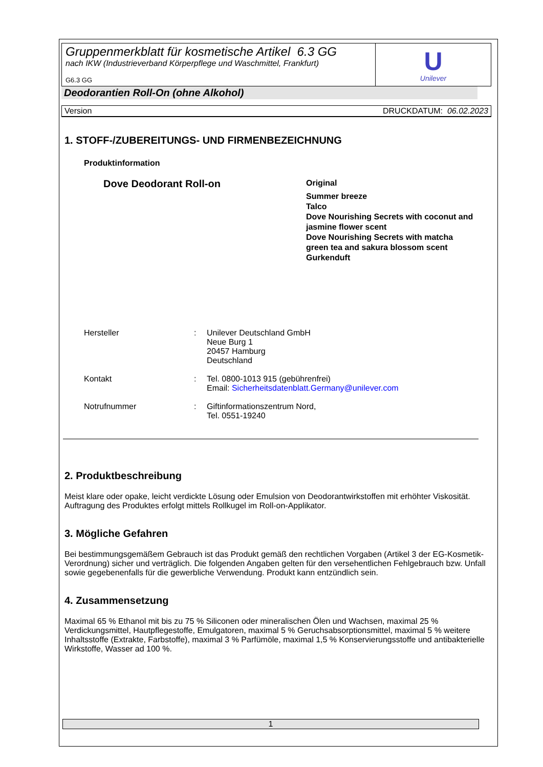Gruppenmerkblatt für kosmetische Artikel 6.3 GG
nach IKW (Industrieverband Körperpflege und Waschmittel, Frankfurt)
G6.3 GG
U
Unilever
Deodorantien Roll-On (ohne Alkohol)
Version DRUCKDATUM: 06.02.2023
1. STOFF-/ZUBEREITUNGS- UND FIRMENBEZEICHNUNG
Produktinformation
Dove Deodorant Roll-on
Original
Summer breeze
Talco
Dove Nourishing Secrets with coconut and jasmine flower scent
Dove Nourishing Secrets with matcha green tea and sakura blossom scent
Gurkenduft
Hersteller : Unilever Deutschland GmbH
Neue Burg 1
20457 Hamburg
Deutschland
Kontakt : Tel. 0800-1013 915 (gebührenfrei)
Email: Sicherheitsdatenblatt.Germany@unilever.com
Notrufnummer : Giftinformationszentrum Nord,
Tel. 0551-19240
2. Produktbeschreibung
Meist klare oder opake, leicht verdickte Lösung oder Emulsion von Deodorantwirkstoffen mit erhöhter Viskosität. Auftragung des Produktes erfolgt mittels Rollkugel im Roll-on-Applikator.
3. Mögliche Gefahren
Bei bestimmungsgemäßem Gebrauch ist das Produkt gemäß den rechtlichen Vorgaben (Artikel 3 der EG-Kosmetik-Verordnung) sicher und verträglich. Die folgenden Angaben gelten für den versehentlichen Fehlgebrauch bzw. Unfall sowie gegebenenfalls für die gewerbliche Verwendung. Produkt kann entzündlich sein.
4. Zusammensetzung
Maximal 65 % Ethanol mit bis zu 75 % Siliconen oder mineralischen Ölen und Wachsen, maximal 25 % Verdickungsmittel, Hautpflegestoffe, Emulgatoren, maximal 5 % Geruchsabsorptionsmittel, maximal 5 % weitere Inhaltsstoffe (Extrakte, Farbstoffe), maximal 3 % Parfümöle, maximal 1,5 % Konservierungsstoffe und antibakterielle Wirkstoffe, Wasser ad 100 %.
1